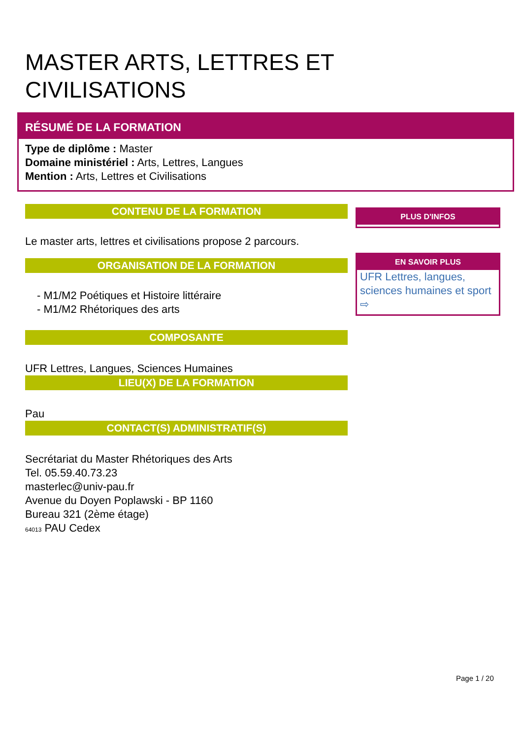MASTER ARTS, LETTRES ET
CIVILISATIONS
RÉSUMÉ DE LA FORMATION
Type de diplôme : Master
Domaine ministériel : Arts, Lettres, Langues
Mention : Arts, Lettres et Civilisations
CONTENU DE LA FORMATION
Le master arts, lettres et civilisations propose 2 parcours.
ORGANISATION DE LA FORMATION
- M1/M2 Poétiques et Histoire littéraire
- M1/M2 Rhétoriques des arts
COMPOSANTE
UFR Lettres, Langues, Sciences Humaines
LIEU(X) DE LA FORMATION
Pau
CONTACT(S) ADMINISTRATIF(S)
Secrétariat du Master Rhétoriques des Arts
Tel. 05.59.40.73.23
masterlec@univ-pau.fr
Avenue du Doyen Poplawski - BP 1160
Bureau 321 (2ème étage)
64013 PAU Cedex
PLUS D'INFOS
EN SAVOIR PLUS
UFR Lettres, langues, sciences humaines et sport ⇨
Page 1 / 20